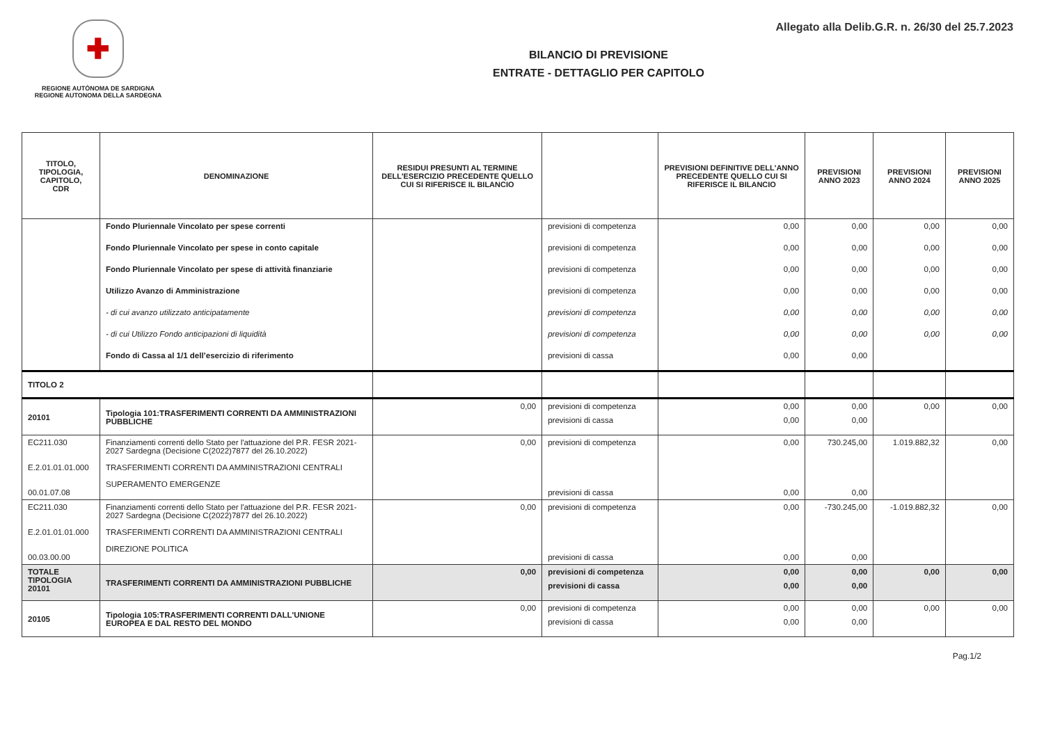✚
REGIONE AUTÒNOMA DE SARDIGNA
REGIONE AUTONOMA DELLA SARDEGNA
Allegato alla Delib.G.R. n. 26/30 del 25.7.2023
BILANCIO DI PREVISIONE
ENTRATE - DETTAGLIO PER CAPITOLO
| TITOLO, TIPOLOGIA, CAPITOLO, CDR | DENOMINAZIONE | RESIDUI PRESUNTI AL TERMINE DELL'ESERCIZIO PRECEDENTE QUELLO CUI SI RIFERISCE IL BILANCIO | | PREVISIONI DEFINITIVE DELL'ANNO PRECEDENTE QUELLO CUI SI RIFERISCE IL BILANCIO | PREVISIONI ANNO 2023 | PREVISIONI ANNO 2024 | PREVISIONI ANNO 2025 |
| --- | --- | --- | --- | --- | --- | --- | --- |
| | Fondo Pluriennale Vincolato per spese correnti | | previsioni di competenza | 0,00 | 0,00 | 0,00 | 0,00 |
| | Fondo Pluriennale Vincolato per spese in conto capitale | | previsioni di competenza | 0,00 | 0,00 | 0,00 | 0,00 |
| | Fondo Pluriennale Vincolato per spese di attività finanziarie | | previsioni di competenza | 0,00 | 0,00 | 0,00 | 0,00 |
| | Utilizzo Avanzo di Amministrazione | | previsioni di competenza | 0,00 | 0,00 | 0,00 | 0,00 |
| | - di cui avanzo utilizzato anticipatamente | | previsioni di competenza | 0,00 | 0,00 | 0,00 | 0,00 |
| | - di cui Utilizzo Fondo anticipazioni di liquidità | | previsioni di competenza | 0,00 | 0,00 | 0,00 | 0,00 |
| | Fondo di Cassa al 1/1 dell’esercizio di riferimento | | previsioni di cassa | 0,00 | 0,00 | | |
| TITOLO 2 | | | | | | | |
| 20101 | Tipologia 101:TRASFERIMENTI CORRENTI DA AMMINISTRAZIONI PUBBLICHE | 0,00 | previsioni di competenza | 0,00 | 0,00 | 0,00 | 0,00 |
| | | | previsioni di cassa | 0,00 | 0,00 | | |
| EC211.030 E.2.01.01.01.000 00.01.07.08 | Finanziamenti correnti dello Stato per l'attuazione del P.R. FESR 2021-2027 Sardegna (Decisione C(2022)7877 del 26.10.2022) TRASFERIMENTI CORRENTI DA AMMINISTRAZIONI CENTRALI SUPERAMENTO EMERGENZE | 0,00 | previsioni di competenza previsioni di cassa | 0,00 0,00 | 730.245,00 0,00 | 1.019.882,32 | 0,00 |
| EC211.030 E.2.01.01.01.000 00.03.00.00 | Finanziamenti correnti dello Stato per l'attuazione del P.R. FESR 2021-2027 Sardegna (Decisione C(2022)7877 del 26.10.2022) TRASFERIMENTI CORRENTI DA AMMINISTRAZIONI CENTRALI DIREZIONE POLITICA | 0,00 | previsioni di competenza previsioni di cassa | 0,00 0,00 | -730.245,00 0,00 | -1.019.882,32 | 0,00 |
| TOTALE TIPOLOGIA 20101 | TRASFERIMENTI CORRENTI DA AMMINISTRAZIONI PUBBLICHE | 0,00 | previsioni di competenza | 0,00 | 0,00 | 0,00 | 0,00 |
| | | | previsioni di cassa | 0,00 | 0,00 | | |
| 20105 | Tipologia 105:TRASFERIMENTI CORRENTI DALL'UNIONE EUROPEA E DAL RESTO DEL MONDO | 0,00 | previsioni di competenza | 0,00 | 0,00 | 0,00 | 0,00 |
| | | | previsioni di cassa | 0,00 | 0,00 | | |
Pag.1/2